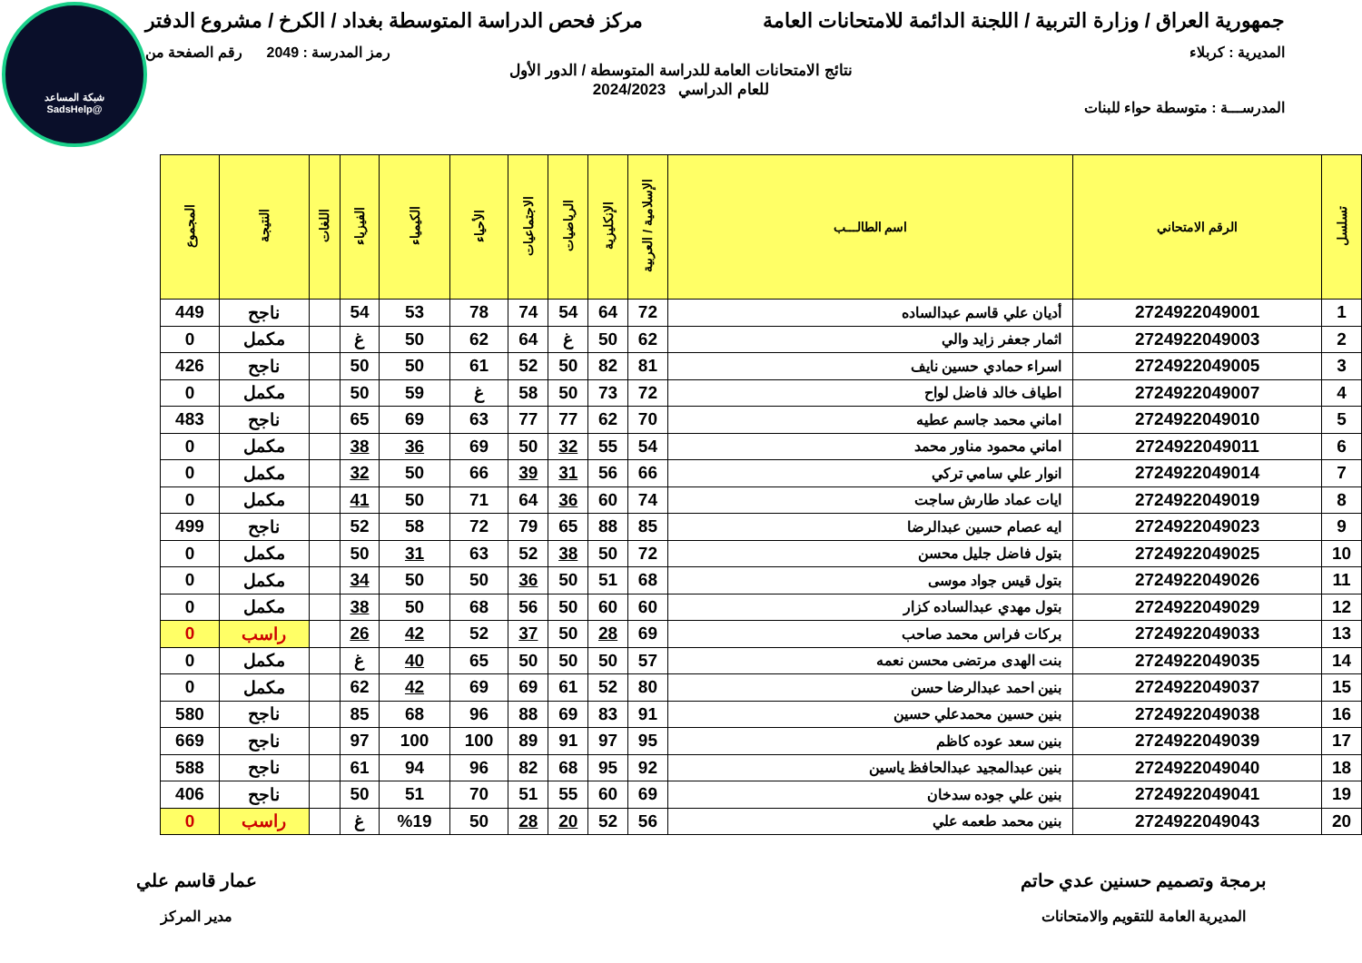شبكة المساعد
@SadsHelp
جمهورية العراق / وزارة التربية / اللجنة الدائمة للامتحانات العامة مركز فحص الدراسة المتوسطة بغداد / الكرخ / مشروع الدفتر
المديرية : كربلاء رمز المدرسة : 2049 رقم الصفحة من
نتائج الامتحانات العامة للدراسة المتوسطة / الدور الأول
للعام الدراسي 2024/2023
المدرســـة : متوسطة حواء للبنات
| تسلسل | الرقم الامتحاني | اسم الطالـــب | الإسلامية / العربية | الإنكليزية | الرياضيات | الاجتماعيات | الأحياء | الكيمياء | الفيزياء | اللغات | النتيجة | المجموع |
| --- | --- | --- | --- | --- | --- | --- | --- | --- | --- | --- | --- | --- |
| 1 | 2724922049001 | أديان علي قاسم عبدالساده | 72 | 64 | 54 | 74 | 78 | 53 | 54 | | ناجح | 449 |
| 2 | 2724922049003 | اثمار جعفر زايد والي | 62 | 50 | غ | 64 | 62 | 50 | غ | | مكمل | 0 |
| 3 | 2724922049005 | اسراء حمادي حسين نايف | 81 | 82 | 50 | 52 | 61 | 50 | 50 | | ناجح | 426 |
| 4 | 2724922049007 | اطياف خالد فاضل لواح | 72 | 73 | 50 | 58 | غ | 59 | 50 | | مكمل | 0 |
| 5 | 2724922049010 | اماني محمد جاسم عطيه | 70 | 62 | 77 | 77 | 63 | 69 | 65 | | ناجح | 483 |
| 6 | 2724922049011 | اماني محمود مناور محمد | 54 | 55 | 32 | 50 | 69 | 36 | 38 | | مكمل | 0 |
| 7 | 2724922049014 | انوار علي سامي تركي | 66 | 56 | 31 | 39 | 66 | 50 | 32 | | مكمل | 0 |
| 8 | 2724922049019 | ايات عماد طارش ساجت | 74 | 60 | 36 | 64 | 71 | 50 | 41 | | مكمل | 0 |
| 9 | 2724922049023 | ايه عصام حسين عبدالرضا | 85 | 88 | 65 | 79 | 72 | 58 | 52 | | ناجح | 499 |
| 10 | 2724922049025 | بتول فاضل جليل محسن | 72 | 50 | 38 | 52 | 63 | 31 | 50 | | مكمل | 0 |
| 11 | 2724922049026 | بتول قيس جواد موسى | 68 | 51 | 50 | 36 | 50 | 50 | 34 | | مكمل | 0 |
| 12 | 2724922049029 | بتول مهدي عبدالساده كزار | 60 | 60 | 50 | 56 | 68 | 50 | 38 | | مكمل | 0 |
| 13 | 2724922049033 | بركات فراس محمد صاحب | 69 | 28 | 50 | 37 | 52 | 42 | 26 | | راسب | 0 |
| 14 | 2724922049035 | بنت الهدى مرتضى محسن نعمه | 57 | 50 | 50 | 50 | 65 | 40 | غ | | مكمل | 0 |
| 15 | 2724922049037 | بنين احمد عبدالرضا حسن | 80 | 52 | 61 | 69 | 69 | 42 | 62 | | مكمل | 0 |
| 16 | 2724922049038 | بنين حسين محمدعلي حسين | 91 | 83 | 69 | 88 | 96 | 68 | 85 | | ناجح | 580 |
| 17 | 2724922049039 | بنين سعد عوده كاظم | 95 | 97 | 91 | 89 | 100 | 100 | 97 | | ناجح | 669 |
| 18 | 2724922049040 | بنين عبدالمجيد عبدالحافظ ياسين | 92 | 95 | 68 | 82 | 96 | 94 | 61 | | ناجح | 588 |
| 19 | 2724922049041 | بنين علي جوده سدخان | 69 | 60 | 55 | 51 | 70 | 51 | 50 | | ناجح | 406 |
| 20 | 2724922049043 | بنين محمد طعمه علي | 56 | 52 | 20 | 28 | 50 | %19 | غ | | راسب | 0 |
برمجة وتصميم حسنين عدي حاتم
المديرية العامة للتقويم والامتحانات
عمار قاسم علي
مدير المركز